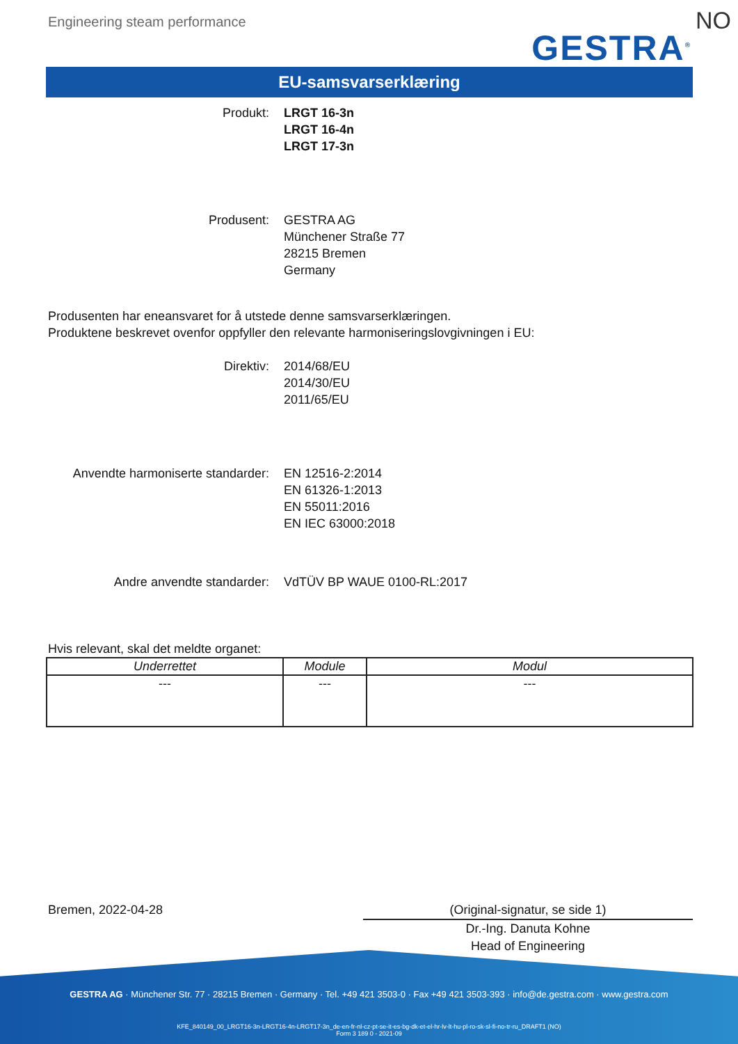Engineering steam performance
GESTRA<sup>®</sup> NO
EU-samsvarserklæring
Produkt: LRGT 16-3n
LRGT 16-4n
LRGT 17-3n
Produsent: GESTRA AG
Münchener Straße 77
28215 Bremen
Germany
Produsenten har eneansvaret for å utstede denne samsvarserklæringen.
Produktene beskrevet ovenfor oppfyller den relevante harmoniseringslovgivningen i EU:
Direktiv: 2014/68/EU
2014/30/EU
2011/65/EU
Anvendte harmoniserte standarder: EN 12516-2:2014
EN 61326-1:2013
EN 55011:2016
EN IEC 63000:2018
Andre anvendte standarder: VdTÜV BP WAUE 0100-RL:2017
Hvis relevant, skal det meldte organet:
| Underrettet | Module | Modul |
| --- | --- | --- |
| --- | --- | --- |
Bremen, 2022-04-28
(Original-signatur, se side 1)
Dr.-Ing. Danuta Kohne
Head of Engineering
GESTRA AG · Münchener Str. 77 · 28215 Bremen · Germany · Tel. +49 421 3503-0 · Fax +49 421 3503-393 · info@de.gestra.com · www.gestra.com
KFE_840149_00_LRGT16-3n-LRGT16-4n-LRGT17-3n_de-en-fr-nl-cz-pt-se-it-es-bg-dk-et-el-hr-lv-lt-hu-pl-ro-sk-sl-fi-no-tr-ru_DRAFT1 (NO)
Form 3 189 0 - 2021-09